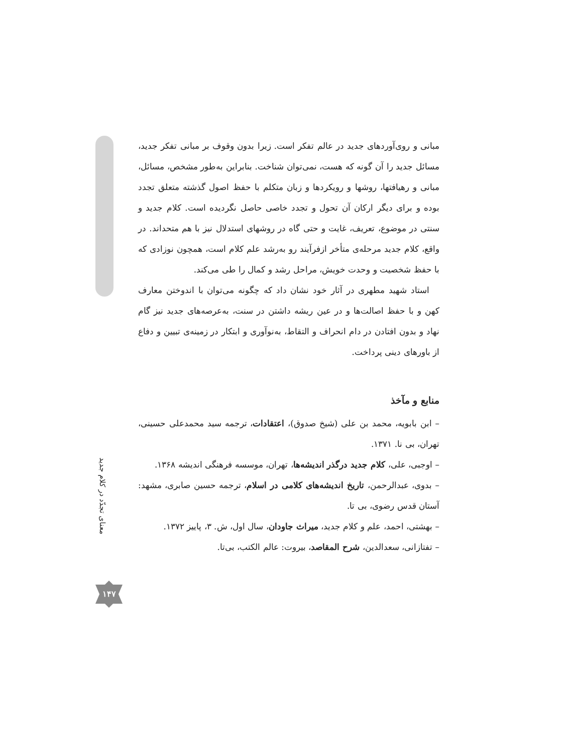مبانی و روی‌آوردهای جدید در عالم تفکر است. زیرا بدون وقوف بر مبانی تفکر جدید، مسائل جدید را آن گونه که هست، نمی‌توان شناخت. بنابراین به‌طور مشخص، مسائل، مبانی و رهیافتها، روشها و رویکردها و زبان متکلم با حفظ اصول گذشته متعلق تجدد بوده و برای دیگر ارکان آن تحول و تجدد خاصی حاصل نگردیده است. کلام جدید و سنتی در موضوع، تعریف، غایت و حتی گاه در روشهای استدلال نیز با هم متحداند. در واقع، کلام جدید مرحله‌ی متأخر ازفرآیند رو به‌رشد علم کلام است، همچون نوزادی که با حفظ شخصیت و وحدت خویش، مراحل رشد و کمال را طی می‌کند.
استاد شهید مطهری در آثار خود نشان داد که چگونه می‌توان با اندوختن معارف کهن و با حفظ اصالت‌ها و در عین ریشه داشتن در سنت، به‌عرصه‌های جدید نیز گام نهاد و بدون افتادن در دام انحراف و التقاط، به‌نوآوری و ابتکار در زمینه‌ی تبیین و دفاع از باورهای دینی پرداخت.
منابع و مآخذ
– ابن بابویه، محمد بن علی (شیخ صدوق)، اعتقادات، ترجمه سید محمدعلی حسینی، تهران، بی نا. ۱۳۷۱.
– اوجبی، علی، کلام جدید درگذر اندیشه‌ها، تهران، موسسه فرهنگی اندیشه ۱۳۶۸.
– بدوی، عبدالرحمن، تاریخ اندیشه‌های کلامی در اسلام، ترجمه حسین صابری، مشهد: آستان قدس رضوی، بی تا.
– بهشتی، احمد، علم و کلام جدید، میراث جاودان، سال اول، ش. ۳، پاییز ۱۳۷۲.
– تفتازانی، سعدالدین، شرح المقاصد، بیروت: عالم الکتب، بی‌تا.
معنای تجدّد در کلام جدید
۱۴۷